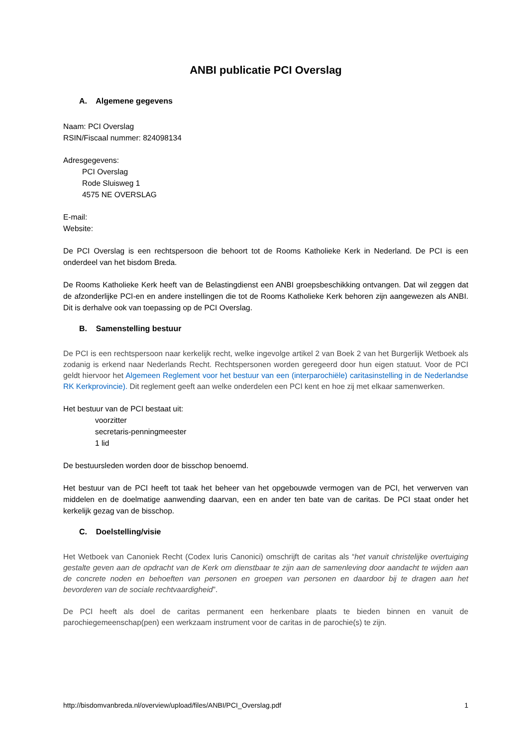ANBI publicatie PCI Overslag
A. Algemene gegevens
Naam: PCI Overslag
RSIN/Fiscaal nummer: 824098134
Adresgegevens:
PCI Overslag
Rode Sluisweg 1
4575 NE OVERSLAG
E-mail:
Website:
De PCI Overslag is een rechtspersoon die behoort tot de Rooms Katholieke Kerk in Nederland. De PCI is een onderdeel van het bisdom Breda.
De Rooms Katholieke Kerk heeft van de Belastingdienst een ANBI groepsbeschikking ontvangen. Dat wil zeggen dat de afzonderlijke PCI-en en andere instellingen die tot de Rooms Katholieke Kerk behoren zijn aangewezen als ANBI. Dit is derhalve ook van toepassing op de PCI Overslag.
B. Samenstelling bestuur
De PCI is een rechtspersoon naar kerkelijk recht, welke ingevolge artikel 2 van Boek 2 van het Burgerlijk Wetboek als zodanig is erkend naar Nederlands Recht. Rechtspersonen worden geregeerd door hun eigen statuut. Voor de PCI geldt hiervoor het Algemeen Reglement voor het bestuur van een (interparochiële) caritasinstelling in de Nederlandse RK Kerkprovincie). Dit reglement geeft aan welke onderdelen een PCI kent en hoe zij met elkaar samenwerken.
Het bestuur van de PCI bestaat uit:
voorzitter
secretaris-penningmeester
1 lid
De bestuursleden worden door de bisschop benoemd.
Het bestuur van de PCI heeft tot taak het beheer van het opgebouwde vermogen van de PCI, het verwerven van middelen en de doelmatige aanwending daarvan, een en ander ten bate van de caritas. De PCI staat onder het kerkelijk gezag van de bisschop.
C. Doelstelling/visie
Het Wetboek van Canoniek Recht (Codex Iuris Canonici) omschrijft de caritas als “het vanuit christelijke overtuiging gestalte geven aan de opdracht van de Kerk om dienstbaar te zijn aan de samenleving door aandacht te wijden aan de concrete noden en behoeften van personen en groepen van personen en daardoor bij te dragen aan het bevorderen van de sociale rechtvaardigheid”.
De PCI heeft als doel de caritas permanent een herkenbare plaats te bieden binnen en vanuit de parochiegemeenschap(pen) een werkzaam instrument voor de caritas in de parochie(s) te zijn.
http://bisdomvanbreda.nl/overview/upload/files/ANBI/PCI_Overslag.pdf 1